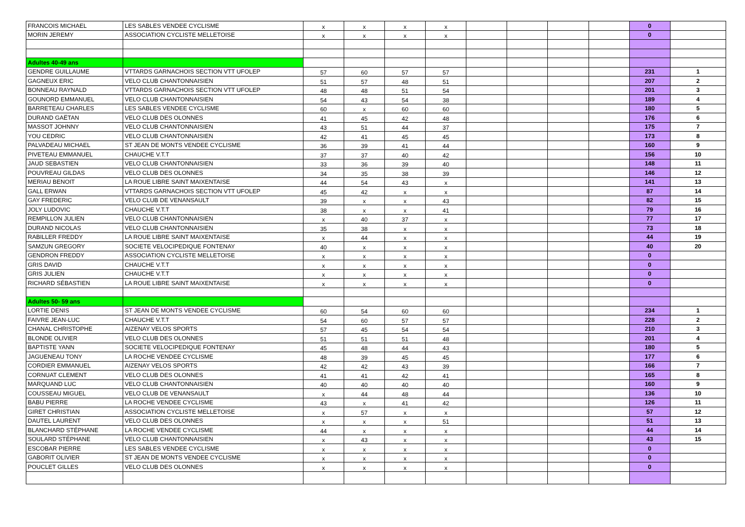| FRANCOIS MICHAEL | LES SABLES VENDEE CYCLISME | x | x | x | x | | | | | 0 | |
| MORIN JEREMY | ASSOCIATION CYCLISTE MELLETOISE | x | x | x | x | | | | | 0 | |
| Adultes 40-49 ans | | | | | | | | | | | |
| GENDRE GUILLAUME | VTTARDS GARNACHOIS SECTION VTT UFOLEP | 57 | 60 | 57 | 57 | | | | | 231 | 1 |
| GAGNEUX ERIC | VELO CLUB CHANTONNAISIEN | 51 | 57 | 48 | 51 | | | | | 207 | 2 |
| BONNEAU RAYNALD | VTTARDS GARNACHOIS SECTION VTT UFOLEP | 48 | 48 | 51 | 54 | | | | | 201 | 3 |
| GOUNORD EMMANUEL | VELO CLUB CHANTONNAISIEN | 54 | 43 | 54 | 38 | | | | | 189 | 4 |
| BARRETEAU CHARLES | LES SABLES VENDEE CYCLISME | 60 | x | 60 | 60 | | | | | 180 | 5 |
| DURAND GAËTAN | VELO CLUB DES OLONNES | 41 | 45 | 42 | 48 | | | | | 176 | 6 |
| MASSOT JOHNNY | VELO CLUB CHANTONNAISIEN | 43 | 51 | 44 | 37 | | | | | 175 | 7 |
| YOU CEDRIC | VELO CLUB CHANTONNAISIEN | 42 | 41 | 45 | 45 | | | | | 173 | 8 |
| PALVADEAU MICHAEL | ST JEAN DE MONTS VENDEE CYCLISME | 36 | 39 | 41 | 44 | | | | | 160 | 9 |
| PIVETEAU EMMANUEL | CHAUCHE V.T.T | 37 | 37 | 40 | 42 | | | | | 156 | 10 |
| JAUD SEBASTIEN | VELO CLUB CHANTONNAISIEN | 33 | 36 | 39 | 40 | | | | | 148 | 11 |
| POUVREAU GILDAS | VELO CLUB DES OLONNES | 34 | 35 | 38 | 39 | | | | | 146 | 12 |
| MERIAU BENOIT | LA ROUE LIBRE SAINT MAIXENTAISE | 44 | 54 | 43 | x | | | | | 141 | 13 |
| GALL ERWAN | VTTARDS GARNACHOIS SECTION VTT UFOLEP | 45 | 42 | x | x | | | | | 87 | 14 |
| GAY FREDERIC | VELO CLUB DE VENANSAULT | 39 | x | x | 43 | | | | | 82 | 15 |
| JOLY LUDOVIC | CHAUCHE V.T.T | 38 | x | x | 41 | | | | | 79 | 16 |
| REMPILLON JULIEN | VELO CLUB CHANTONNAISIEN | x | 40 | 37 | x | | | | | 77 | 17 |
| DURAND NICOLAS | VELO CLUB CHANTONNAISIEN | 35 | 38 | x | x | | | | | 73 | 18 |
| RABILLER FREDDY | LA ROUE LIBRE SAINT MAIXENTAISE | x | 44 | x | x | | | | | 44 | 19 |
| SAMZUN GREGORY | SOCIETE VELOCIPEDIQUE FONTENAY | 40 | x | x | x | | | | | 40 | 20 |
| GENDRON FREDDY | ASSOCIATION CYCLISTE MELLETOISE | x | x | x | x | | | | | 0 | |
| GRIS DAVID | CHAUCHE V.T.T | x | x | x | x | | | | | 0 | |
| GRIS JULIEN | CHAUCHE V.T.T | x | x | x | x | | | | | 0 | |
| RICHARD SÉBASTIEN | LA ROUE LIBRE SAINT MAIXENTAISE | x | x | x | x | | | | | 0 | |
| Adultes 50- 59 ans | | | | | | | | | | | |
| LORTIE DENIS | ST JEAN DE MONTS VENDEE CYCLISME | 60 | 54 | 60 | 60 | | | | | 234 | 1 |
| FAIVRE JEAN-LUC | CHAUCHE V.T.T | 54 | 60 | 57 | 57 | | | | | 228 | 2 |
| CHANAL CHRISTOPHE | AIZENAY VELOS SPORTS | 57 | 45 | 54 | 54 | | | | | 210 | 3 |
| BLONDE OLIVIER | VELO CLUB DES OLONNES | 51 | 51 | 51 | 48 | | | | | 201 | 4 |
| BAPTISTE YANN | SOCIETE VELOCIPEDIQUE FONTENAY | 45 | 48 | 44 | 43 | | | | | 180 | 5 |
| JAGUENEAU TONY | LA ROCHE VENDEE CYCLISME | 48 | 39 | 45 | 45 | | | | | 177 | 6 |
| CORDIER EMMANUEL | AIZENAY VELOS SPORTS | 42 | 42 | 43 | 39 | | | | | 166 | 7 |
| CORNUAT CLEMENT | VELO CLUB DES OLONNES | 41 | 41 | 42 | 41 | | | | | 165 | 8 |
| MARQUAND LUC | VELO CLUB CHANTONNAISIEN | 40 | 40 | 40 | 40 | | | | | 160 | 9 |
| COUSSEAU MIGUEL | VELO CLUB DE VENANSAULT | x | 44 | 48 | 44 | | | | | 136 | 10 |
| BABU PIERRE | LA ROCHE VENDEE CYCLISME | 43 | x | 41 | 42 | | | | | 126 | 11 |
| GIRET CHRISTIAN | ASSOCIATION CYCLISTE MELLETOISE | x | 57 | x | x | | | | | 57 | 12 |
| DAUTEL LAURENT | VELO CLUB DES OLONNES | x | x | x | 51 | | | | | 51 | 13 |
| BLANCHARD STÉPHANE | LA ROCHE VENDEE CYCLISME | 44 | x | x | x | | | | | 44 | 14 |
| SOULARD STÉPHANE | VELO CLUB CHANTONNAISIEN | x | 43 | x | x | | | | | 43 | 15 |
| ESCOBAR PIERRE | LES SABLES VENDEE CYCLISME | x | x | x | x | | | | | 0 | |
| GABORIT OLIVIER | ST JEAN DE MONTS VENDEE CYCLISME | x | x | x | x | | | | | 0 | |
| POUCLET GILLES | VELO CLUB DES OLONNES | x | x | x | x | | | | | 0 | |